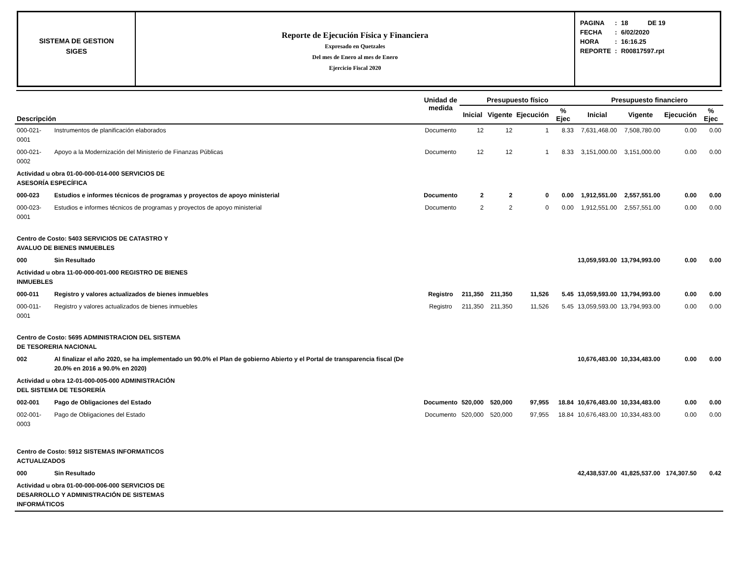SISTEMA DE GESTION
SIGES
Reporte de Ejecución Física y Financiera
Expresado en Quetzales
Del mes de Enero al mes de Enero
Ejercicio Fiscal 2020
| PAGINA | : | 18 DE 19 |
| FECHA | : | 6/02/2020 |
| HORA | : | 16:16.25 |
| REPORTE | : | R00817597.rpt |
| Descripción | | Unidad de medida | Presupuesto físico | | | | Presupuesto financiero | | | |
| --- | --- | --- | --- | --- | --- | --- | --- | --- | --- | --- |
| | | | Inicial | Vigente | Ejecución | % Ejec | Inicial | Vigente | Ejecución | % Ejec |
| 000-021-0001 | Instrumentos de planificación elaborados | Documento | 12 | 12 | 1 | 8.33 | 7,631,468.00 | 7,508,780.00 | 0.00 | 0.00 |
| 000-021-0002 | Apoyo a la Modernización del Ministerio de Finanzas Públicas | Documento | 12 | 12 | 1 | 8.33 | 3,151,000.00 | 3,151,000.00 | 0.00 | 0.00 |
| Actividad u obra 01-00-000-014-000 SERVICIOS DE ASESORÍA ESPECÍFICA | | | | | | | | | | |
| 000-023 | Estudios e informes técnicos de programas y proyectos de apoyo ministerial | Documento | 2 | 2 | 0 | 0.00 | 1,912,551.00 | 2,557,551.00 | 0.00 | 0.00 |
| 000-023-0001 | Estudios e informes técnicos de programas y proyectos de apoyo ministerial | Documento | 2 | 2 | 0 | 0.00 | 1,912,551.00 | 2,557,551.00 | 0.00 | 0.00 |
| Centro de Costo: 5403 SERVICIOS DE CATASTRO Y AVALUO DE BIENES INMUEBLES | | | | | | | | | | |
| 000 | Sin Resultado | | | | | | 13,059,593.00 | 13,794,993.00 | 0.00 | 0.00 |
| Actividad u obra 11-00-000-001-000 REGISTRO DE BIENES INMUEBLES | | | | | | | | | | |
| 000-011 | Registro y valores actualizados de bienes inmuebles | Registro | 211,350 | 211,350 | 11,526 | 5.45 | 13,059,593.00 | 13,794,993.00 | 0.00 | 0.00 |
| 000-011-0001 | Registro y valores actualizados de bienes inmuebles | Registro | 211,350 | 211,350 | 11,526 | 5.45 | 13,059,593.00 | 13,794,993.00 | 0.00 | 0.00 |
| Centro de Costo: 5695 ADMINISTRACION DEL SISTEMA DE TESORERIA NACIONAL | | | | | | | | | | |
| 002 | Al finalizar el año 2020, se ha implementado un 90.0% el Plan de gobierno Abierto y el Portal de transparencia fiscal (De 20.0% en 2016 a 90.0% en 2020) | | | | | | 10,676,483.00 | 10,334,483.00 | 0.00 | 0.00 |
| Actividad u obra 12-01-000-005-000 ADMINISTRACIÓN DEL SISTEMA DE TESORERÍA | | | | | | | | | | |
| 002-001 | Pago de Obligaciones del Estado | Documento | 520,000 | 520,000 | 97,955 | 18.84 | 10,676,483.00 | 10,334,483.00 | 0.00 | 0.00 |
| 002-001-0003 | Pago de Obligaciones del Estado | Documento | 520,000 | 520,000 | 97,955 | 18.84 | 10,676,483.00 | 10,334,483.00 | 0.00 | 0.00 |
| Centro de Costo: 5912 SISTEMAS INFORMATICOS ACTUALIZADOS | | | | | | | | | | |
| 000 | Sin Resultado | | | | | | 42,438,537.00 | 41,825,537.00 | 174,307.50 | 0.42 |
| Actividad u obra 01-00-000-006-000 SERVICIOS DE DESARROLLO Y ADMINISTRACIÓN DE SISTEMAS INFORMÁTICOS | | | | | | | | | | |